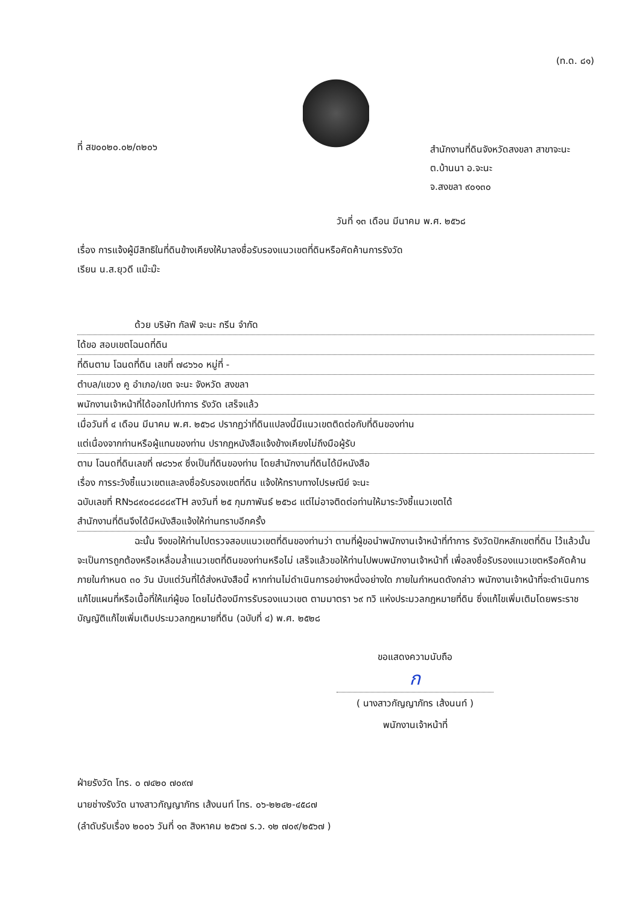(ท.ด. ๘๑)
ที่ สข๐๐๒๐.๐๒/๓๒๐๖
สำนักงานที่ดินจังหวัดสงขลา สาขาจะนะ
ต.บ้านนา อ.จะนะ
จ.สงขลา ๙๐๑๓๐
วันที่ ๑๓ เดือน มีนาคม พ.ศ. ๒๕๖๘
เรื่อง การแจ้งผู้มีสิทธิในที่ดินข้างเคียงให้มาลงชื่อรับรองแนวเขตที่ดินหรือคัดค้านการรังวัด
เรียน น.ส.ยุวดี แม๊ะม๊ะ
ด้วย บริษัท กัลฟ์ จะนะ กรีน จำกัด
ได้ขอ สอบเขตโฉนดที่ดิน
ที่ดินตาม โฉนดที่ดิน เลขที่ ๗๘๖๖๐ หมู่ที่ -
ตำบล/แขวง คู อำเภอ/เขต จะนะ จังหวัด สงขลา
พนักงานเจ้าหน้าที่ได้ออกไปทำการ รังวัด เสร็จแล้ว
เมื่อวันที่ ๔ เดือน มีนาคม พ.ศ. ๒๕๖๘ ปรากฏว่าที่ดินแปลงนี้มีแนวเขตติดต่อกับที่ดินของท่าน
แต่เนื่องจากท่านหรือผู้แทนของท่าน ปรากฏหนังสือแจ้งข้างเคียงไม่ถึงมือผู้รับ
ตาม โฉนดที่ดินเลขที่ ๗๘๖๖๙ ซึ่งเป็นที่ดินของท่าน โดยสำนักงานที่ดินได้มีหนังสือ
เรื่อง การระวังชี้แนวเขตและลงชื่อรับรองเขตที่ดิน แจ้งให้ทราบทางไปรษณีย์ จะนะ
ฉบับเลขที่ RN๖๘๙๐๘๘๘๘๙TH ลงวันที่ ๒๕ กุมภาพันธ์ ๒๕๖๘ แต่ไม่อาจติดต่อท่านให้มาระวังชี้แนวเขตได้
สำนักงานที่ดินจึงได้มีหนังสือแจ้งให้ท่านทราบอีกครั้ง
ฉะนั้น จึงขอให้ท่านไปตรวจสอบแนวเขตที่ดินของท่านว่า ตามที่ผู้ขอนำพนักงานเจ้าหน้าที่ทำการ รังวัดปักหลักเขตที่ดิน ไว้แล้วนั้น จะเป็นการถูกต้องหรือเหลื่อมล้ำแนวเขตที่ดินของท่านหรือไม่ เสร็จแล้วขอให้ท่านไปพบพนักงานเจ้าหน้าที่ เพื่อลงชื่อรับรองแนวเขตหรือคัดค้านภายในกำหนด ๓๐ วัน นับแต่วันที่ได้ส่งหนังสือนี้ หากท่านไม่ดำเนินการอย่างหนึ่งอย่างใด ภายในกำหนดดังกล่าว พนักงานเจ้าหน้าที่จะดำเนินการแก้ไขแผนที่หรือเนื้อที่ให้แก่ผู้ขอ โดยไม่ต้องมีการรับรองแนวเขต ตามมาตรา ๖๙ ทวิ แห่งประมวลกฎหมายที่ดิน ซึ่งแก้ไขเพิ่มเติมโดยพระราชบัญญัติแก้ไขเพิ่มเติมประมวลกฎหมายที่ดิน (ฉบับที่ ๔) พ.ศ. ๒๕๒๘
ขอแสดงความนับถือ
ก
( นางสาวกัญญาภัทร เส้งนนท์ )
พนักงานเจ้าหน้าที่
ฝ่ายรังวัด โทร. ๐ ๗๔๒๐ ๗๐๙๗
นายช่างรังวัด นางสาวกัญญาภัทร เส้งนนท์ โทร. ๐๖-๒๒๔๒-๔๕๘๗
(ลำดับรับเรื่อง ๒๐๐๖ วันที่ ๑๓ สิงหาคม ๒๕๖๗ ร.ว. ๑๒ ๗๐๙/๒๕๖๗ )